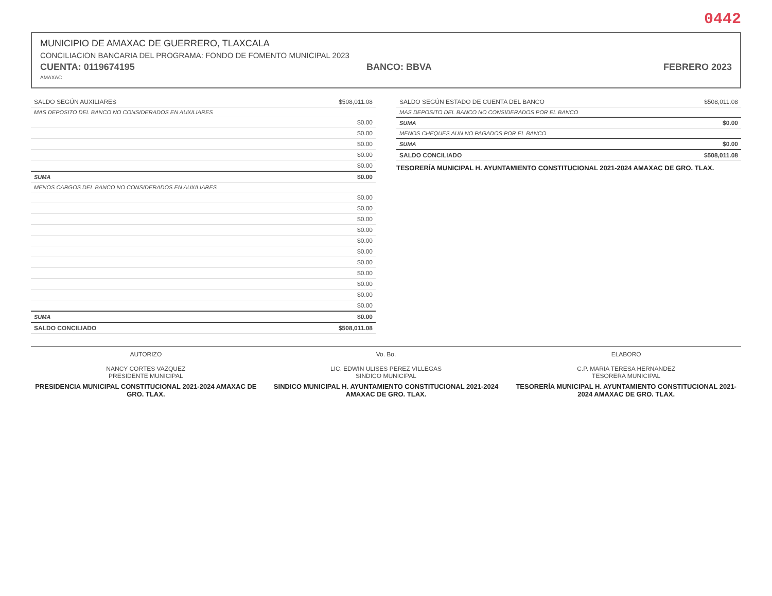0442
MUNICIPIO DE AMAXAC DE GUERRERO, TLAXCALA
CONCILIACION BANCARIA DEL PROGRAMA: FONDO DE FOMENTO MUNICIPAL 2023
CUENTA: 0119674195 BANCO: BBVA FEBRERO 2023
AMAXAC
| SALDO SEGÚN AUXILIARES | $508,011.08 |
| MAS DEPOSITO DEL BANCO NO CONSIDERADOS EN AUXILIARES | |
| | $0.00 |
| | $0.00 |
| | $0.00 |
| | $0.00 |
| | $0.00 |
| SUMA | $0.00 |
| MENOS CARGOS DEL BANCO NO CONSIDERADOS EN AUXILIARES | |
| | $0.00 |
| | $0.00 |
| | $0.00 |
| | $0.00 |
| | $0.00 |
| | $0.00 |
| | $0.00 |
| | $0.00 |
| | $0.00 |
| | $0.00 |
| | $0.00 |
| SUMA | $0.00 |
| SALDO CONCILIADO | $508,011.08 |
| SALDO SEGÚN ESTADO DE CUENTA DEL BANCO | $508,011.08 |
| MAS DEPOSITO DEL BANCO NO CONSIDERADOS POR EL BANCO | |
| SUMA | $0.00 |
| MENOS CHEQUES AUN NO PAGADOS POR EL BANCO | |
| SUMA | $0.00 |
| SALDO CONCILIADO | $508,011.08 |
TESORERÍA MUNICIPAL H. AYUNTAMIENTO CONSTITUCIONAL 2021-2024 AMAXAC DE GRO. TLAX.
AUTORIZO
NANCY CORTES VAZQUEZ
PRESIDENTE MUNICIPAL
PRESIDENCIA MUNICIPAL CONSTITUCIONAL 2021-2024 AMAXAC DE GRO. TLAX.
Vo. Bo.
LIC. EDWIN ULISES PEREZ VILLEGAS
SINDICO MUNICIPAL
SINDICO MUNICIPAL H. AYUNTAMIENTO CONSTITUCIONAL 2021-2024 AMAXAC DE GRO. TLAX.
ELABORO
C.P. MARIA TERESA HERNANDEZ
TESORERA MUNICIPAL
TESORERÍA MUNICIPAL H. AYUNTAMIENTO CONSTITUCIONAL 2021-2024 AMAXAC DE GRO. TLAX.